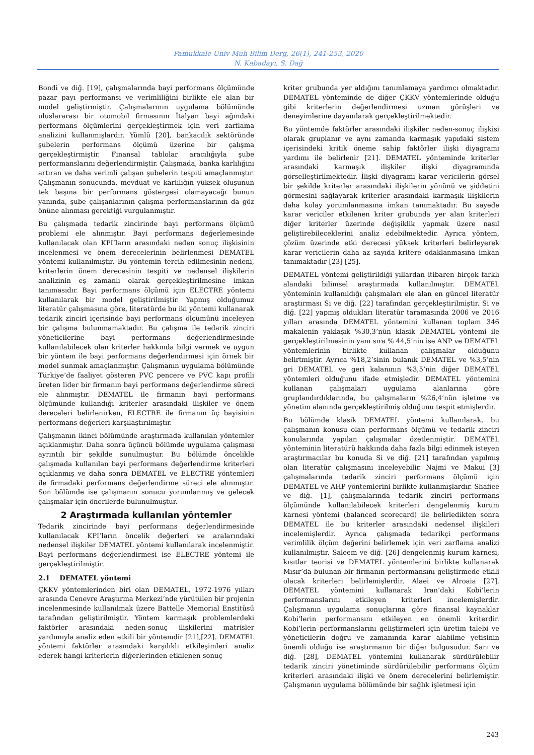Pamukkale Univ Muh Bilim Derg, 26(1), 241-253, 2020
N. Kabadayı, S. Dağ
Bondi ve diğ. [19], çalışmalarında bayi performans ölçümünde pazar payı performansı ve verimliliğini birlikte ele alan bir model geliştirmiştir. Çalışmalarının uygulama bölümünde uluslararası bir otomobil firmasının İtalyan bayi ağındaki performans ölçümlerini gerçekleştirmek için veri zarflama analizini kullanmışlardır. Yümlü [20], bankacılık sektöründe şubelerin performans ölçümü üzerine bir çalışma gerçekleştirmiştir. Finansal tablolar aracılığıyla şube performanslarını değerlendirmiştir. Çalışmada, banka karlılığını artıran ve daha verimli çalışan şubelerin tespiti amaçlanmıştır. Çalışmanın sonucunda, mevduat ve karlılığın yüksek oluşunun tek başına bir performans göstergesi olamayacağı bunun yanında, şube çalışanlarının çalışma performanslarının da göz önüne alınması gerektiği vurgulanmıştır.
Bu çalışmada tedarik zincirinde bayi performans ölçümü problemi ele alınmıştır. Bayi performans değerlemesinde kullanılacak olan KPI’ların arasındaki neden sonuç ilişkisinin incelenmesi ve önem derecelerinin belirlenmesi DEMATEL yöntemi kullanılmıştır. Bu yöntemin tercih edilmesinin nedeni, kriterlerin önem derecesinin tespiti ve nedensel ilişkilerin analizinin eş zamanlı olarak gerçekleştirilmesine imkan tanımasıdır. Bayi performans ölçümü için ELECTRE yöntemi kullanılarak bir model geliştirilmiştir. Yapmış olduğumuz literatür çalışmasına göre, literatürde bu iki yöntemi kullanarak tedarik zinciri içerisinde bayi performans ölçümünü inceleyen bir çalışma bulunmamaktadır. Bu çalışma ile tedarik zinciri yöneticilerine bayi performans değerlendirmesinde kullanılabilecek olan kriterler hakkında bilgi vermek ve uygun bir yöntem ile bayi performans değerlendirmesi için örnek bir model sunmak amaçlanmıştır. Çalışmanın uygulama bölümünde Türkiye’de faaliyet gösteren PVC pencere ve PVC kapı profili üreten lider bir firmanın bayi performans değerlendirme süreci ele alınmıştır. DEMATEL ile firmanın bayi performans ölçümünde kullandığı kriterler arasındaki ilişkiler ve önem dereceleri belirlenirken, ELECTRE ile firmanın üç bayisinin performans değerleri karşılaştırılmıştır.
Çalışmanın ikinci bölümünde araştırmada kullanılan yöntemler açıklanmıştır. Daha sonra üçüncü bölümde uygulama çalışması ayrıntılı bir şekilde sunulmuştur. Bu bölümde öncelikle çalışmada kullanılan bayi performans değerlendirme kriterleri açıklanmış ve daha sonra DEMATEL ve ELECTRE yöntemleri ile firmadaki performans değerlendirme süreci ele alınmıştır. Son bölümde ise çalışmanın sonucu yorumlanmış ve gelecek çalışmalar için önerilerde bulunulmuştur.
2 Araştırmada kullanılan yöntemler
Tedarik zincirinde bayi performans değerlendirmesinde kullanılacak KPI’ların öncelik değerleri ve aralarındaki nedensel ilişkiler DEMATEL yöntemi kullanılarak incelenmiştir. Bayi performans değerlendirmesi ise ELECTRE yöntemi ile gerçekleştirilmiştir.
2.1 DEMATEL yöntemi
ÇKKV yöntemlerinden biri olan DEMATEL, 1972-1976 yılları arasında Cenevre Araştırma Merkezi’nde yürütülen bir projenin incelenmesinde kullanılmak üzere Battelle Memorial Enstitüsü tarafından geliştirilmiştir. Yöntem karmaşık problemlerdeki faktörler arasındaki neden-sonuç ilişkilerini matrisler yardımıyla analiz eden etkili bir yöntemdir [21],[22]. DEMATEL yöntemi faktörler arasındaki karşılıklı etkileşimleri analiz ederek hangi kriterlerin diğerlerinden etkilenen sonuç
kriter grubunda yer aldığını tanımlamaya yardımcı olmaktadır. DEMATEL yönteminde de diğer ÇKKV yöntemlerinde olduğu gibi kriterlerin değerlendirmesi uzman görüşleri ve deneyimlerine dayanılarak gerçekleştirilmektedir.
Bu yöntemde faktörler arasındaki ilişkiler neden-sonuç ilişkisi olarak gruplanır ve aynı zamanda karmaşık yapıdaki sistem içerisindeki kritik öneme sahip faktörler ilişki diyagramı yardımı ile belirlenir [21]. DEMATEL yönteminde kriterler arasındaki karmaşık ilişkiler ilişki diyagramında görselleştirilmektedir. İlişki diyagramı karar vericilerin görsel bir şekilde kriterler arasındaki ilişkilerin yönünü ve şiddetini görmesini sağlayarak kriterler arasındaki karmaşık ilişkilerin daha kolay yorumlanmasına imkan tanımaktadır. Bu sayede karar vericiler etkilenen kriter grubunda yer alan kriterleri diğer kriterler üzerinde değişiklik yapmak üzere nasıl geliştirebileceklerini analiz edebilmektedir. Ayrıca yöntem, çözüm üzerinde etki derecesi yüksek kriterleri belirleyerek karar vericilerin daha az sayıda kritere odaklanmasına imkan tanımaktadır [23]-[25].
DEMATEL yöntemi geliştirildiği yıllardan itibaren birçok farklı alandaki bilimsel araştırmada kullanılmıştır. DEMATEL yönteminin kullanıldığı çalışmaları ele alan en güncel literatür araştırması Si ve diğ. [22] tarafından gerçekleştirilmiştir. Si ve diğ. [22] yapmış oldukları literatür taramasında 2006 ve 2016 yılları arasında DEMATEL yöntemini kullanan toplam 346 makalenin yaklaşık %30,3’nün klasik DEMATEL yöntemi ile gerçekleştirilmesinin yanı sıra % 44,5’nin ise ANP ve DEMATEL yöntemlerinin birlikte kullanan çalışmalar olduğunu belirtmiştir. Ayrıca %18,2’sinin bulanık DEMATEL ve %3,5’nin gri DEMATEL ve geri kalanının %3,5’nin diğer DEMATEL yöntemleri olduğunu ifade etmişledir. DEMATEL yöntemini kullanan çalışmaları uygulama alanlarına göre gruplandırdıklarında, bu çalışmaların %26,4’nün işletme ve yönetim alanında gerçekleştirilmiş olduğunu tespit etmişlerdir.
Bu bölümde klasik DEMATEL yöntemi kullanılarak, bu çalışmanın konusu olan performans ölçümü ve tedarik zinciri konularında yapılan çalışmalar özetlenmiştir. DEMATEL yönteminin literatürü hakkında daha fazla bilgi edinmek isteyen araştırmacılar bu konuda Si ve diğ. [21] tarafından yapılmış olan literatür çalışmasını inceleyebilir. Najmi ve Makui [3] çalışmalarında tedarik zinciri performans ölçümü için DEMATEL ve AHP yöntemlerini birlikte kullanmışlardır. Shafiee ve diğ. [1], çalışmalarında tedarik zinciri performans ölçümünde kullanılabilecek kriterleri dengelenmiş kurum karnesi yöntemi (balanced scorecard) ile belirledikten sonra DEMATEL ile bu kriterler arasındaki nedensel ilişkileri incelemişlerdir. Ayrıca çalışmada tedarikçi performans verimlilik ölçüm değerini belirlemek için veri zarflama analizi kullanılmıştır. Saleem ve diğ. [26] dengelenmiş kurum karnesi, kısıtlar teorisi ve DEMATEL yöntemlerini birlikte kullanarak Mısır’da bulunan bir firmanın performansını geliştirmede etkili olacak kriterleri belirlemişlerdir. Alaei ve Alroaia [27], DEMATEL yöntemini kullanarak Iran’daki Kobi’lerin performanslarını etkileyen kriterleri incelemişlerdir. Çalışmanın uygulama sonuçlarına göre finansal kaynaklar Kobi’lerin performansını etkileyen en önemli kriterdir. Kobi’lerin performanslarını geliştirmeleri için üretim talebi ve yöneticilerin doğru ve zamanında karar alabilme yetisinin önemli olduğu ise araştırmanın bir diğer bulgusudur. Sarı ve diğ. [28], DEMATEL yöntemini kullanarak sürdürülebilir tedarik zinciri yönetiminde sürdürülebilir performans ölçüm kriterleri arasındaki ilişki ve önem derecelerini belirlemiştir. Çalışmanın uygulama bölümünde bir sağlık işletmesi için
243